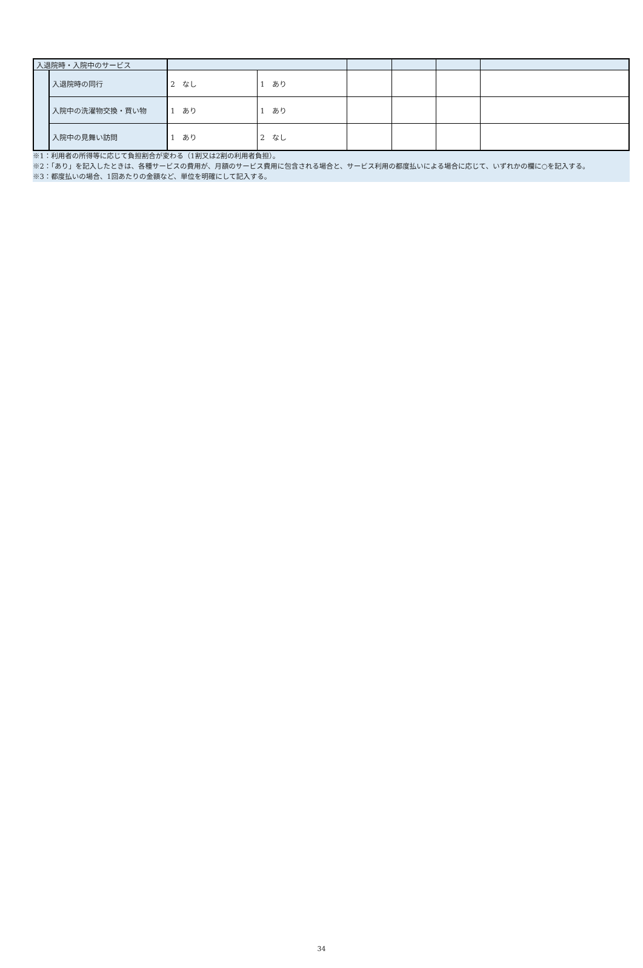| 入退院時・入院中のサービス | | | | | | | |
| | 入退院時の同行 | 2 なし | 1 あり | | | | |
| | 入院中の洗濯物交換・買い物 | 1 あり | 1 あり | | | | |
| | 入院中の見舞い訪問 | 1 あり | 2 なし | | | | |
※1：利用者の所得等に応じて負担割合が変わる（1割又は2割の利用者負担）。
※2：「あり」を記入したときは、各種サービスの費用が、月額のサービス費用に包含される場合と、サービス利用の都度払いによる場合に応じて、いずれかの欄に○を記入する。
※3：都度払いの場合、1回あたりの金額など、単位を明確にして記入する。
34